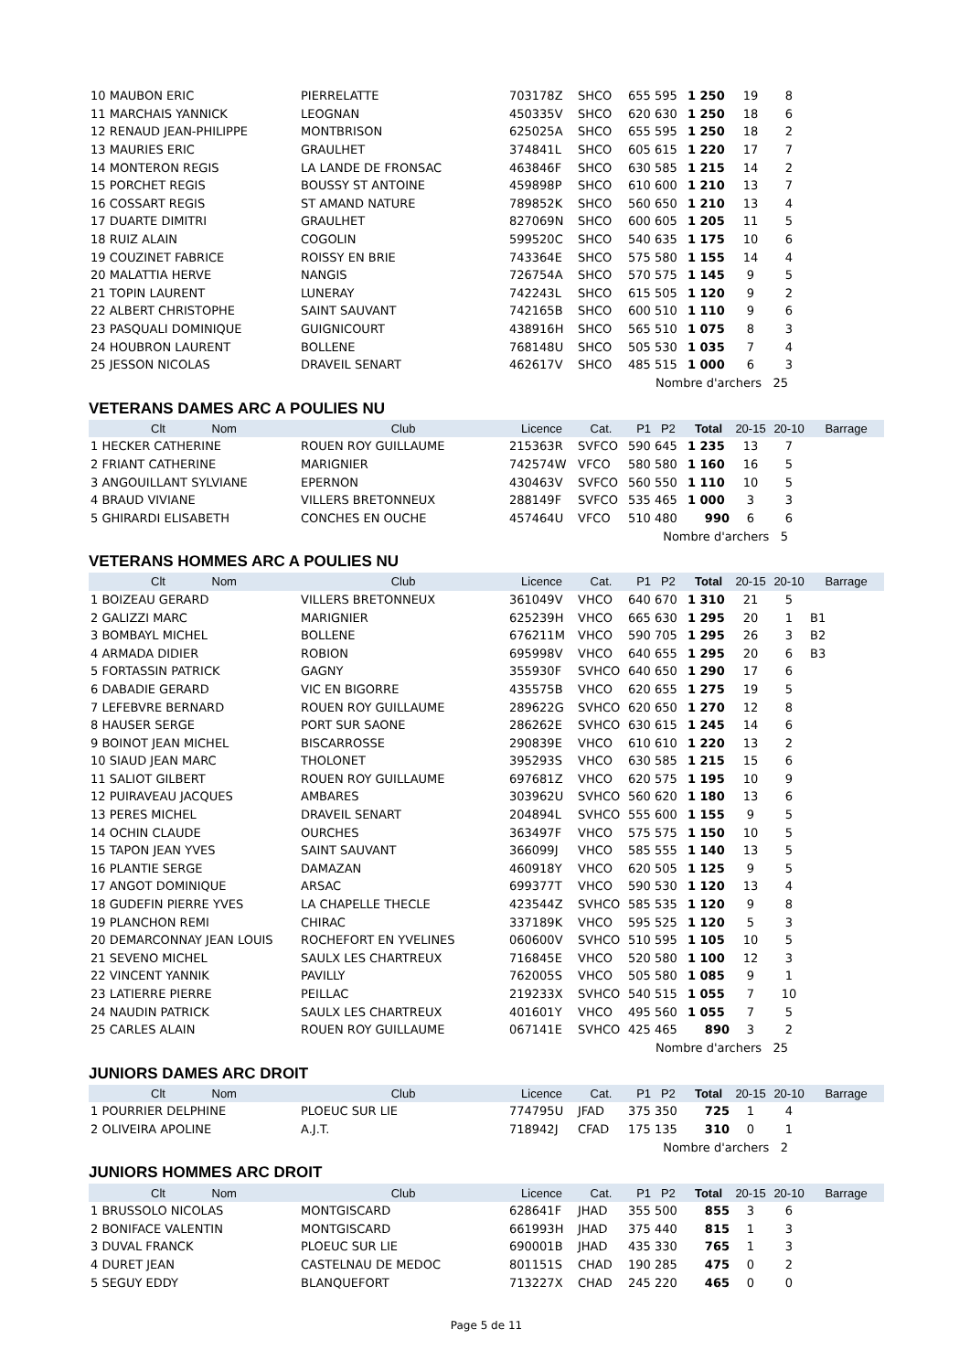| 10 MAUBON ERIC | PIERRELATTE | 703178Z | SHCO | 655 595 | 1 250 | 19 | 8 | |
| 11 MARCHAIS YANNICK | LEOGNAN | 450335V | SHCO | 620 630 | 1 250 | 18 | 6 | |
| 12 RENAUD JEAN-PHILIPPE | MONTBRISON | 625025A | SHCO | 655 595 | 1 250 | 18 | 2 | |
| 13 MAURIES ERIC | GRAULHET | 374841L | SHCO | 605 615 | 1 220 | 17 | 7 | |
| 14 MONTERON REGIS | LA LANDE DE FRONSAC | 463846F | SHCO | 630 585 | 1 215 | 14 | 2 | |
| 15 PORCHET REGIS | BOUSSY ST ANTOINE | 459898P | SHCO | 610 600 | 1 210 | 13 | 7 | |
| 16 COSSART REGIS | ST AMAND NATURE | 789852K | SHCO | 560 650 | 1 210 | 13 | 4 | |
| 17 DUARTE DIMITRI | GRAULHET | 827069N | SHCO | 600 605 | 1 205 | 11 | 5 | |
| 18 RUIZ ALAIN | COGOLIN | 599520C | SHCO | 540 635 | 1 175 | 10 | 6 | |
| 19 COUZINET FABRICE | ROISSY EN BRIE | 743364E | SHCO | 575 580 | 1 155 | 14 | 4 | |
| 20 MALATTIA HERVE | NANGIS | 726754A | SHCO | 570 575 | 1 145 | 9 | 5 | |
| 21 TOPIN LAURENT | LUNERAY | 742243L | SHCO | 615 505 | 1 120 | 9 | 2 | |
| 22 ALBERT CHRISTOPHE | SAINT SAUVANT | 742165B | SHCO | 600 510 | 1 110 | 9 | 6 | |
| 23 PASQUALI DOMINIQUE | GUIGNICOURT | 438916H | SHCO | 565 510 | 1 075 | 8 | 3 | |
| 24 HOUBRON LAURENT | BOLLENE | 768148U | SHCO | 505 530 | 1 035 | 7 | 4 | |
| 25 JESSON NICOLAS | DRAVEIL SENART | 462617V | SHCO | 485 515 | 1 000 | 6 | 3 | |
| Nombre d'archers 25 | | | | | | | | |
VETERANS DAMES ARC A POULIES NU
| Clt Nom | Club | Licence | Cat. | P1 P2 | Total | 20-15 | 20-10 | Barrage |
| --- | --- | --- | --- | --- | --- | --- | --- | --- |
| 1 HECKER CATHERINE | ROUEN ROY GUILLAUME | 215363R | SVFCO | 590 645 | 1 235 | 13 | 7 | |
| 2 FRIANT CATHERINE | MARIGNIER | 742574W | VFCO | 580 580 | 1 160 | 16 | 5 | |
| 3 ANGOUILLANT SYLVIANE | EPERNON | 430463V | SVFCO | 560 550 | 1 110 | 10 | 5 | |
| 4 BRAUD VIVIANE | VILLERS BRETONNEUX | 288149F | SVFCO | 535 465 | 1 000 | 3 | 3 | |
| 5 GHIRARDI ELISABETH | CONCHES EN OUCHE | 457464U | VFCO | 510 480 | 990 | 6 | 6 | |
| Nombre d'archers 5 | | | | | | | | |
VETERANS HOMMES ARC A POULIES NU
| Clt Nom | Club | Licence | Cat. | P1 P2 | Total | 20-15 | 20-10 | Barrage |
| --- | --- | --- | --- | --- | --- | --- | --- | --- |
| 1 BOIZEAU GERARD | VILLERS BRETONNEUX | 361049V | VHCO | 640 670 | 1 310 | 21 | 5 | |
| 2 GALIZZI MARC | MARIGNIER | 625239H | VHCO | 665 630 | 1 295 | 20 | 1 | B1 |
| 3 BOMBAYL MICHEL | BOLLENE | 676211M | VHCO | 590 705 | 1 295 | 26 | 3 | B2 |
| 4 ARMADA DIDIER | ROBION | 695998V | VHCO | 640 655 | 1 295 | 20 | 6 | B3 |
| 5 FORTASSIN PATRICK | GAGNY | 355930F | SVHCO | 640 650 | 1 290 | 17 | 6 | |
| 6 DABADIE GERARD | VIC EN BIGORRE | 435575B | VHCO | 620 655 | 1 275 | 19 | 5 | |
| 7 LEFEBVRE BERNARD | ROUEN ROY GUILLAUME | 289622G | SVHCO | 620 650 | 1 270 | 12 | 8 | |
| 8 HAUSER SERGE | PORT SUR SAONE | 286262E | SVHCO | 630 615 | 1 245 | 14 | 6 | |
| 9 BOINOT JEAN MICHEL | BISCARROSSE | 290839E | VHCO | 610 610 | 1 220 | 13 | 2 | |
| 10 SIAUD JEAN MARC | THOLONET | 395293S | VHCO | 630 585 | 1 215 | 15 | 6 | |
| 11 SALIOT GILBERT | ROUEN ROY GUILLAUME | 697681Z | VHCO | 620 575 | 1 195 | 10 | 9 | |
| 12 PUIRAVEAU JACQUES | AMBARES | 303962U | SVHCO | 560 620 | 1 180 | 13 | 6 | |
| 13 PERES MICHEL | DRAVEIL SENART | 204894L | SVHCO | 555 600 | 1 155 | 9 | 5 | |
| 14 OCHIN CLAUDE | OURCHES | 363497F | VHCO | 575 575 | 1 150 | 10 | 5 | |
| 15 TAPON JEAN YVES | SAINT SAUVANT | 366099J | VHCO | 585 555 | 1 140 | 13 | 5 | |
| 16 PLANTIE SERGE | DAMAZAN | 460918Y | VHCO | 620 505 | 1 125 | 9 | 5 | |
| 17 ANGOT DOMINIQUE | ARSAC | 699377T | VHCO | 590 530 | 1 120 | 13 | 4 | |
| 18 GUDEFIN PIERRE YVES | LA CHAPELLE THECLE | 423544Z | SVHCO | 585 535 | 1 120 | 9 | 8 | |
| 19 PLANCHON REMI | CHIRAC | 337189K | VHCO | 595 525 | 1 120 | 5 | 3 | |
| 20 DEMARCONNAY JEAN LOUIS | ROCHEFORT EN YVELINES | 060600V | SVHCO | 510 595 | 1 105 | 10 | 5 | |
| 21 SEVENO MICHEL | SAULX LES CHARTREUX | 716845E | VHCO | 520 580 | 1 100 | 12 | 3 | |
| 22 VINCENT YANNIK | PAVILLY | 762005S | VHCO | 505 580 | 1 085 | 9 | 1 | |
| 23 LATIERRE PIERRE | PEILLAC | 219233X | SVHCO | 540 515 | 1 055 | 7 | 10 | |
| 24 NAUDIN PATRICK | SAULX LES CHARTREUX | 401601Y | VHCO | 495 560 | 1 055 | 7 | 5 | |
| 25 CARLES ALAIN | ROUEN ROY GUILLAUME | 067141E | SVHCO | 425 465 | 890 | 3 | 2 | |
| Nombre d'archers 25 | | | | | | | | |
JUNIORS DAMES ARC DROIT
| Clt Nom | Club | Licence | Cat. | P1 P2 | Total | 20-15 | 20-10 | Barrage |
| --- | --- | --- | --- | --- | --- | --- | --- | --- |
| 1 POURRIER DELPHINE | PLOEUC SUR LIE | 774795U | JFAD | 375 350 | 725 | 1 | 4 | |
| 2 OLIVEIRA APOLINE | A.J.T. | 718942J | CFAD | 175 135 | 310 | 0 | 1 | |
| Nombre d'archers 2 | | | | | | | | |
JUNIORS HOMMES ARC DROIT
| Clt Nom | Club | Licence | Cat. | P1 P2 | Total | 20-15 | 20-10 | Barrage |
| --- | --- | --- | --- | --- | --- | --- | --- | --- |
| 1 BRUSSOLO NICOLAS | MONTGISCARD | 628641F | JHAD | 355 500 | 855 | 3 | 6 | |
| 2 BONIFACE VALENTIN | MONTGISCARD | 661993H | JHAD | 375 440 | 815 | 1 | 3 | |
| 3 DUVAL FRANCK | PLOEUC SUR LIE | 690001B | JHAD | 435 330 | 765 | 1 | 3 | |
| 4 DURET JEAN | CASTELNAU DE MEDOC | 801151S | CHAD | 190 285 | 475 | 0 | 2 | |
| 5 SEGUY EDDY | BLANQUEFORT | 713227X | CHAD | 245 220 | 465 | 0 | 0 | |
Page 5 de 11